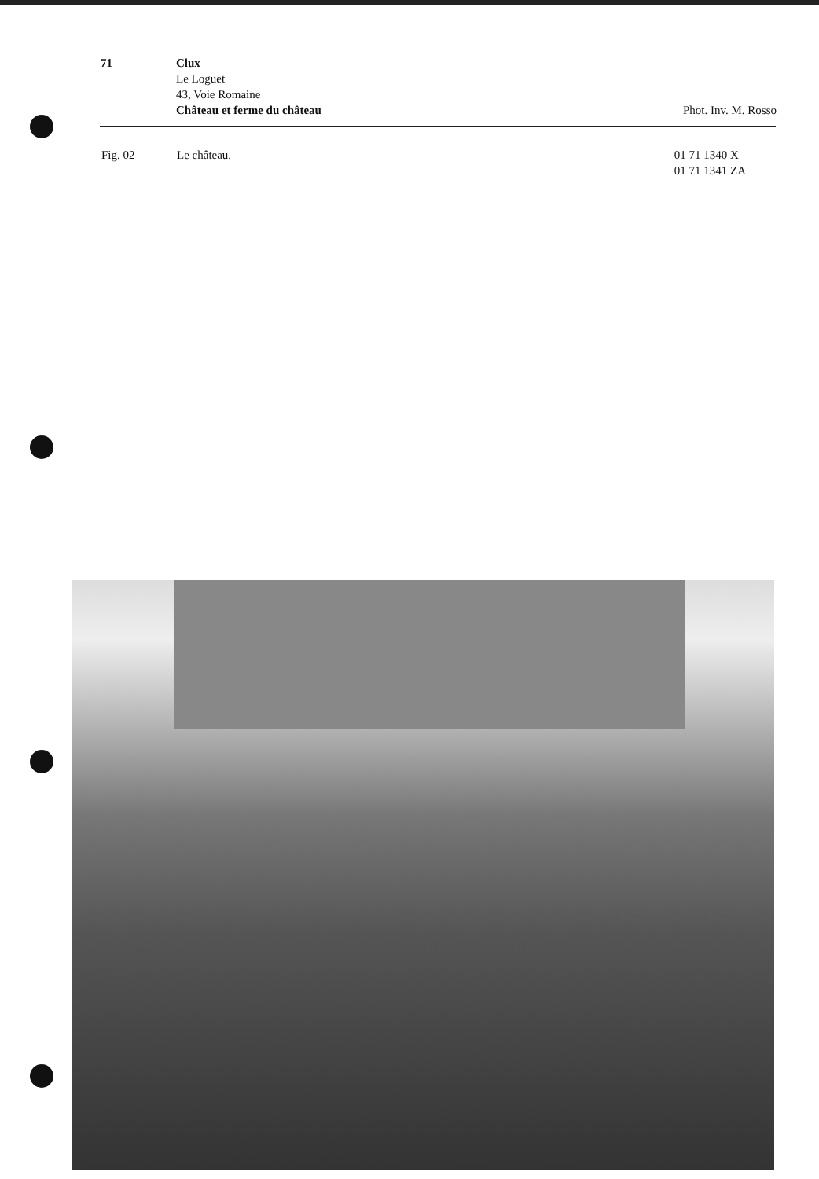71 Clux
Le Loguet
43, Voie Romaine
Château et ferme du château
Phot. Inv. M. Rosso
Fig. 02 Le château. 01 71 1340 X
01 71 1341 ZA